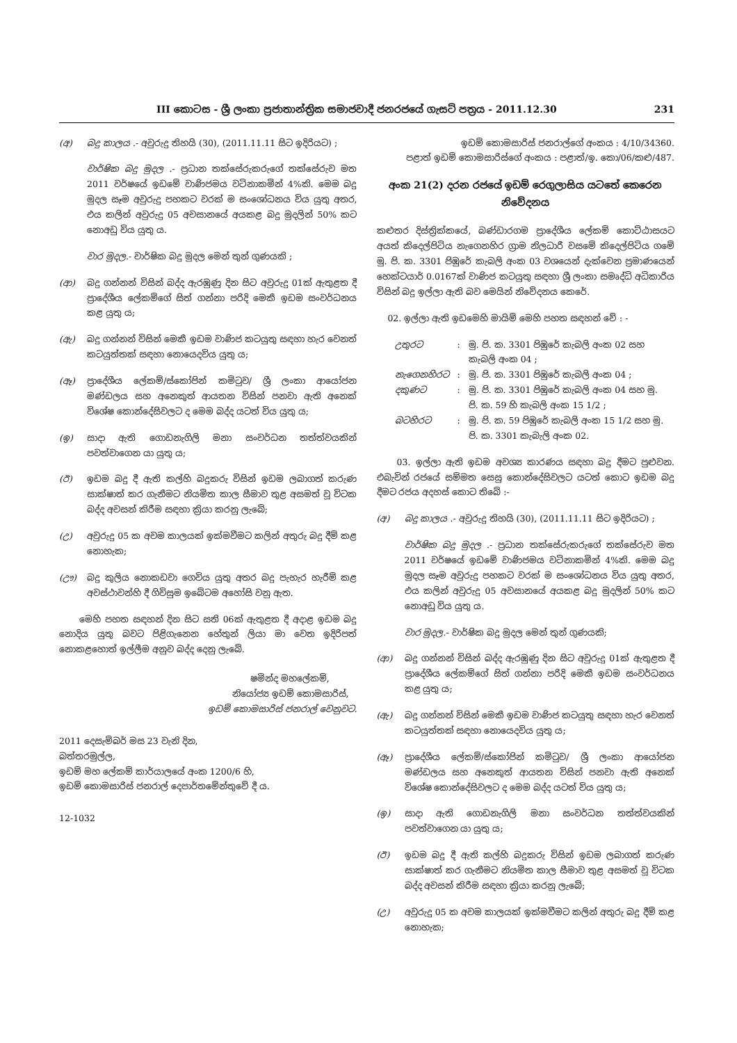III කොටස - ශ්‍රී ලංකා ප්‍රජාතාන්ත්‍රික සමාජවාදී ජනරජයේ ගැසට් පත්‍රය - 2011.12.30 231
(අ) බදු කාලය .- අවුරුදු තිහයි (30), (2011.11.11 සිට ඉදිරියට) ;
වාර්ෂික බදු මුදල .- ප්‍රධාන තක්සේරුකරුගේ තක්සේරුව මත 2011 වර්ෂයේ ඉඩමේ වාණිජමය වටිනාකමින් 4%කි. මෙම බදු මුදල සෑම අවුරුදු පහකට වරක් ම සංශෝධනය විය යුතු අතර, එය කලින් අවුරුදු 05 අවසානයේ අයකළ බදු මුදලින් 50% කට නොඅඩු විය යුතු ය.
වාර මුදල.- වාර්ෂික බදු මුදල මෙන් තුන් ගුණයකි ;
(ආ) බදු ගන්නන් විසින් බද්ද ඇරඹුණු දින සිට අවුරුදු 01ක් ඇතුළත දී ප්‍රාදේශීය ලේකම්ගේ සිත් ගන්නා පරිදි මෙකී ඉඩම සංවර්ධනය කළ යුතු ය;
(ඇ) බදු ගන්නන් විසින් මෙකී ඉඩම වාණිජ කටයුතු සඳහා හැර වෙනත් කටයුත්තක් සඳහා නොයෙදවිය යුතු ය;
(ඈ) ප්‍රාදේශීය ලේකම්/ස්කෝපින් කමිටුව/ ශ්‍රී ලංකා ආයෝජන මණ්ඩලය සහ අනෙකුත් ආයතන විසින් පනවා ඇති අනෙක් විශේෂ කොන්දේසිවලට ද මෙම බද්ද යටත් විය යුතු ය;
(ඉ) සාදා ඇති ගොඩනැගිලි මනා සංවර්ධන තත්ත්වයකින් පවත්වාගෙන යා යුතු ය;
(ඊ) ඉඩම බදු දී ඇති කල්හි බදුකරු විසින් ඉඩම ලබාගත් කරුණ සාක්ෂාත් කර ගැනීමට නියමිත කාල සීමාව තුළ අසමත් වූ විටක බද්ද අවසන් කිරීම සඳහා ක්‍රියා කරනු ලැබේ;
(උ) අවුරුදු 05 ක අවම කාලයක් ඉක්මවීමට කලින් අතුරු බදු දීම් කළ නොහැක;
(ඌ) බදු කුලිය නොකඩවා ගෙවිය යුතු අතර බදු පැහැර හැරීම් කළ අවස්ථාවන්හි දී ගිවිසුම ඉබේටම අහෝසි වනු ඇත.
මෙහි පහත සඳහන් දින සිට සති 06ක් ඇතුළත දී අදාළ ඉඩම බදු නොදිය යුතු බවට පිළිගැනෙන හේතුන් ලියා මා වෙත ඉදිරිපත් නොකළහොත් ඉල්ලීම අනුව බද්ද දෙනු ලැබේ.
ෂමින්ද මහලේකම්,
නියෝජ්‍ය ඉඩම් කොමසාරිස්,
ඉඩම් කොමසාරිස් ජනරාල් වෙනුවට.
2011 දෙසැම්බර් මස 23 වැනි දින,
බත්තරමුල්ල,
ඉඩම් මහ ලේකම් කාර්යාලයේ අංක 1200/6 හි,
ඉඩම් කොමසාරිස් ජනරාල් දෙපාර්තමේන්තුවේ දී ය.
12-1032
ඉඩම් කොමසාරිස් ජනරාල්ගේ අංකය : 4/10/34360.
පළාත් ඉඩම් කොමසාරිස්ගේ අංකය : පළාත්/ඉ. කො/06/කළු/487.
අංක 21(2) දරන රජයේ ඉඩම් රෙගුලාසිය යටතේ කෙරෙන නිවේදනය
කළුතර දිස්ත්‍රික්කයේ, බණ්ඩාරගම ප්‍රාදේශීය ලේකම් කොට්ඨාසයට අයත් කිදෙල්පිටිය නැගෙනහිර ග්‍රාම නිලධාරී වසමේ කිදෙල්පිටිය ගමේ මු. පි. ක. 3301 පිඹුරේ කැබලි අංක 03 වශයෙන් දැක්වෙන ප්‍රමාණයෙන් හෙක්ටයාර් 0.0167ක් වාණිජ කටයුතු සඳහා ශ්‍රී ලංකා සමෘද්ධි අධිකාරිය විසින් බදු ඉල්ලා ඇති බව මෙයින් නිවේදනය කෙරේ.
02. ඉල්ලා ඇති ඉඩමෙහි මායිම් මෙහි පහත සඳහන් වේ : -
| උතුරට | : | මු. පි. ක. 3301 පිඹුරේ කැබලි අංක 02 සහ කැබලි අංක 04 ; |
| නැගෙනහිරට | : | මු. පි. ක. 3301 පිඹුරේ කැබලි අංක 04 ; |
| දකුණට | : | මු. පි. ක. 3301 පිඹුරේ කැබලි අංක 04 සහ මු. පි. ක. 59 හි කැබලි අංක 15 1/2 ; |
| බටහිරට | : | මු. පි. ක. 59 පිඹුරේ කැබලි අංක 15 1/2 සහ මු. පි. ක. 3301 කැබැලි අංක 02. |
03. ඉල්ලා ඇති ඉඩම අවශ්‍ය කාරණය සඳහා බදු දීමට පුළුවන. එබැවින් රජයේ සම්මත සෙසු කොන්දේසිවලට යටත් කොට ඉඩම බදු දීමට රජය අදහස් කොට තිබේ :-
(අ) බදු කාලය .- අවුරුදු තිහයි (30), (2011.11.11 සිට ඉදිරියට) ;
වාර්ෂික බදු මුදල .- ප්‍රධාන තක්සේරුකරුගේ තක්සේරුව මත 2011 වර්ෂයේ ඉඩමේ වාණිජමය වටිනාකමින් 4%කි. මෙම බදු මුදල සෑම අවුරුදු පහකට වරක් ම සංශෝධනය විය යුතු අතර, එය කලින් අවුරුදු 05 අවසානයේ අයකළ බදු මුදලින් 50% කට නොඅඩු විය යුතු ය.
වාර මුදල.- වාර්ෂික බදු මුදල මෙන් තුන් ගුණයකි;
(ආ) බදු ගන්නන් විසින් බද්ද ඇරඹුණු දින සිට අවුරුදු 01ක් ඇතුළත දී ප්‍රාදේශීය ලේකම්ගේ සිත් ගන්නා පරිදි මෙකී ඉඩම සංවර්ධනය කළ යුතු ය;
(ඇ) බදු ගන්නන් විසින් මෙකී ඉඩම වාණිජ කටයුතු සඳහා හැර වෙනත් කටයුත්තක් සඳහා නොයෙදවිය යුතු ය;
(ඈ) ප්‍රාදේශීය ලේකම්/ස්කෝපින් කමිටුව/ ශ්‍රී ලංකා ආයෝජන මණ්ඩලය සහ අනෙකුත් ආයතන විසින් පනවා ඇති අනෙක් විශේෂ කොන්දේසිවලට ද මෙම බද්ද යටත් විය යුතු ය;
(ඉ) සාදා ඇති ගොඩනැගිලි මනා සංවර්ධන තත්ත්වයකින් පවත්වාගෙන යා යුතු ය;
(ඊ) ඉඩම බදු දී ඇති කල්හි බදුකරු විසින් ඉඩම ලබාගත් කරුණ සාක්ෂාත් කර ගැනීමට නියමිත කාල සීමාව තුළ අසමත් වූ විටක බද්ද අවසන් කිරීම සඳහා ක්‍රියා කරනු ලැබේ;
(උ) අවුරුදු 05 ක අවම කාලයක් ඉක්මවීමට කලින් අතුරු බදු දීම් කළ නොහැක;